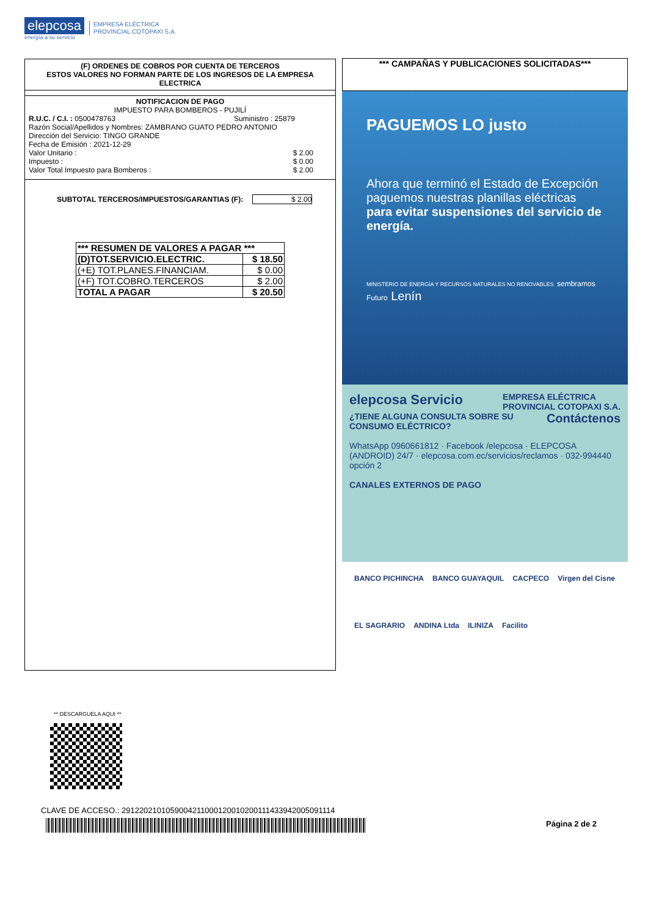elepcosa
energía a su servicio
EMPRESA ELÉCTRICA
PROVINCIAL COTOPAXI S.A.
(F) ORDENES DE COBROS POR CUENTA DE TERCEROS
ESTOS VALORES NO FORMAN PARTE DE LOS INGRESOS DE LA EMPRESA ELECTRICA
NOTIFICACION DE PAGO
IMPUESTO PARA BOMBEROS - PUJILÍ
R.U.C. / C.I. : 0500478763 Suministro : 25879
Razón Social/Apellidos y Nombres: ZAMBRANO GUATO PEDRO ANTONIO
Dirección del Servicio: TINGO GRANDE
Fecha de Emisión : 2021-12-29
Valor Unitario : $ 2.00
Impuesto : $ 0.00
Valor Total Impuesto para Bomberos : $ 2.00
SUBTOTAL TERCEROS/IMPUESTOS/GARANTIAS (F): $ 2.00
| *** RESUMEN DE VALORES A PAGAR *** | |
| --- | --- |
| (D)TOT.SERVICIO.ELECTRIC. | $ 18.50 |
| (+E) TOT.PLANES.FINANCIAM. | $ 0.00 |
| (+F) TOT.COBRO.TERCEROS | $ 2.00 |
| TOTAL A PAGAR | $ 20.50 |
*** CAMPAÑAS Y PUBLICACIONES SOLICITADAS***
PAGUEMOS LO justo
Ahora que terminó el Estado de Excepción paguemos nuestras planillas eléctricas para evitar suspensiones del servicio de energía.
MINISTERIO DE ENERGÍA Y RECURSOS NATURALES NO RENOVABLES sembramos Futuro Lenín
elepcosa Servicio EMPRESA ELÉCTRICA
PROVINCIAL COTOPAXI S.A.
¿TIENE ALGUNA CONSULTA SOBRE SU CONSUMO ELÉCTRICO? Contáctenos
WhatsApp 0960661812 · Facebook /elepcosa · ELEPCOSA (ANDROID) 24/7 · elepcosa.com.ec/servicios/reclamos · 032-994440 opción 2
CANALES EXTERNOS DE PAGO
BANCO PICHINCHA BANCO GUAYAQUIL CACPECO Virgen del Cisne EL SAGRARIO ANDINA Ltda ILINIZA Facilito
** DESCARGUELA AQUI **
CLAVE DE ACCESO.: 2912202101059004211000120010200111433942005091114
Página 2 de 2